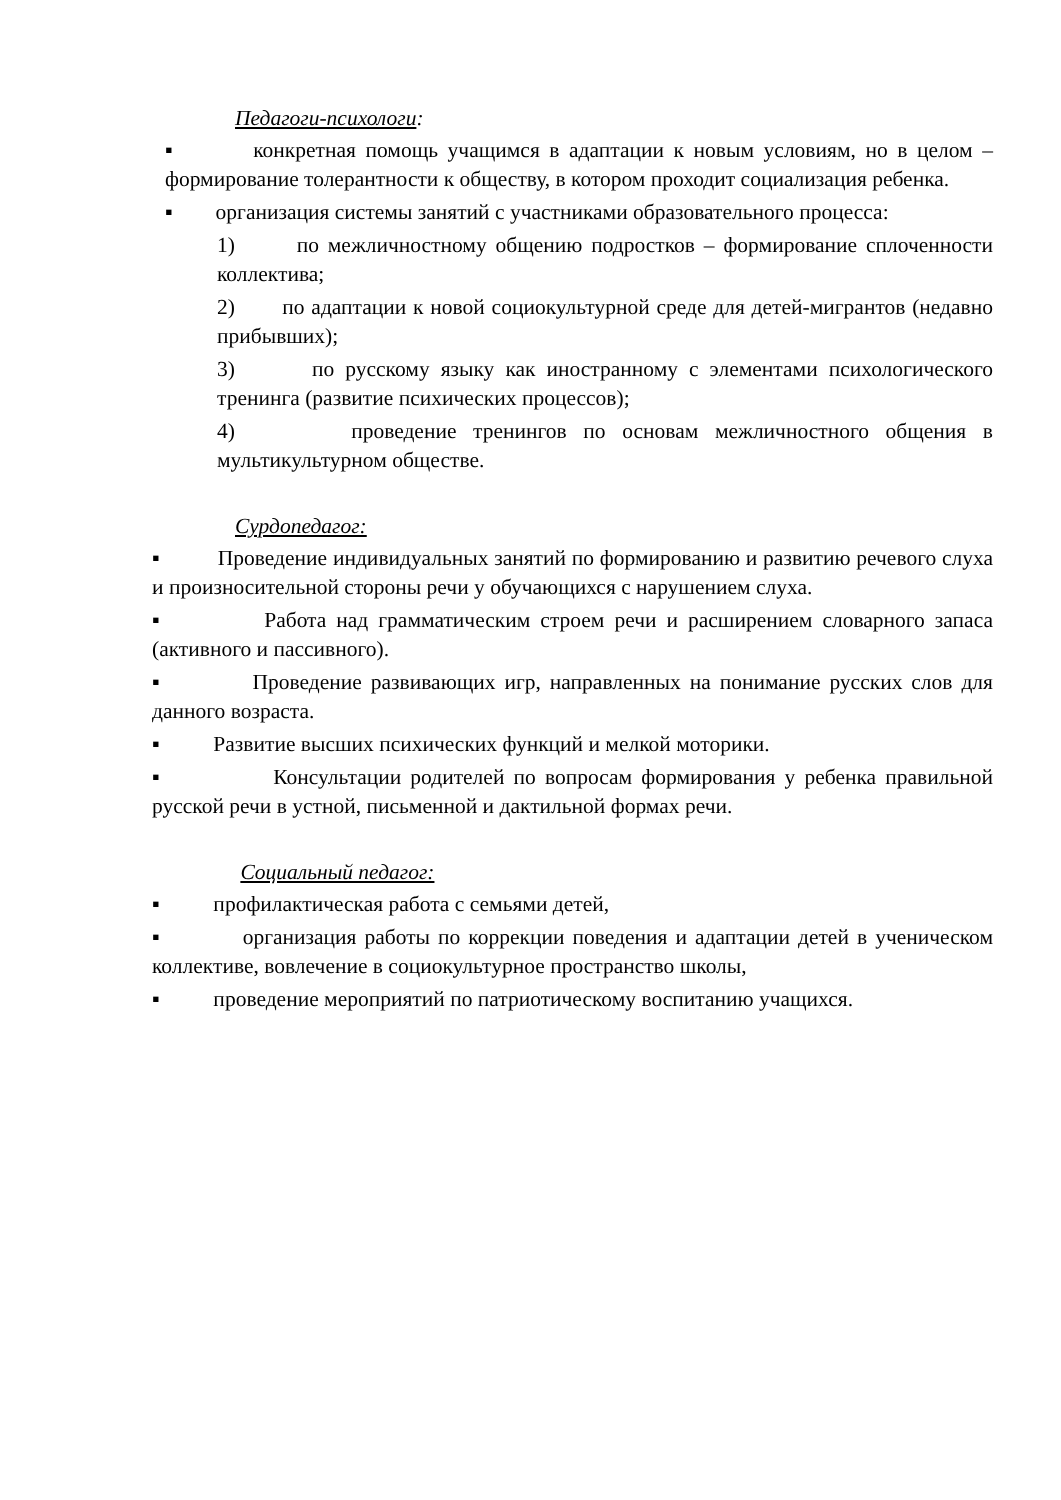Педагоги-психологи:
▪ конкретная помощь учащимся в адаптации к новым условиям, но в целом – формирование толерантности к обществу, в котором проходит социализация ребенка.
▪ организация системы занятий с участниками образовательного процесса:
1) по межличностному общению подростков – формирование сплоченности коллектива;
2) по адаптации к новой социокультурной среде для детей-мигрантов (недавно прибывших);
3) по русскому языку как иностранному с элементами психологического тренинга (развитие психических процессов);
4) проведение тренингов по основам межличностного общения в мультикультурном обществе.
Сурдопедагог:
▪ Проведение индивидуальных занятий по формированию и развитию речевого слуха и произносительной стороны речи у обучающихся с нарушением слуха.
▪ Работа над грамматическим строем речи и расширением словарного запаса (активного и пассивного).
▪ Проведение развивающих игр, направленных на понимание русских слов для данного возраста.
▪ Развитие высших психических функций и мелкой моторики.
▪ Консультации родителей по вопросам формирования у ребенка правильной русской речи в устной, письменной и дактильной формах речи.
Социальный педагог:
▪ профилактическая работа с семьями детей,
▪ организация работы по коррекции поведения и адаптации детей в ученическом коллективе, вовлечение в социокультурное пространство школы,
▪ проведение мероприятий по патриотическому воспитанию учащихся.